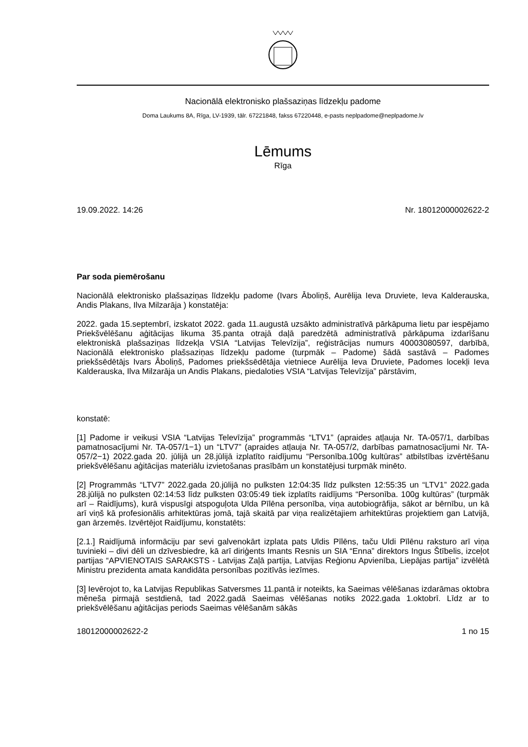Nacionālā elektronisko plašsaziņas līdzekļu padome
Doma Laukums 8A, Rīga, LV-1939, tālr. 67221848, fakss 67220448, e-pasts neplpadome@neplpadome.lv
Lēmums
Rīga
19.09.2022. 14:26 Nr. 18012000002622-2
Par soda piemērošanu
Nacionālā elektronisko plašsaziņas līdzekļu padome (Ivars Āboliņš, Aurēlija Ieva Druviete, Ieva Kalderauska, Andis Plakans, Ilva Milzarāja ) konstatēja:
2022. gada 15.septembrī, izskatot 2022. gada 11.augustā uzsākto administratīvā pārkāpuma lietu par iespējamo Priekšvēlēšanu aģitācijas likuma 35.panta otrajā daļā paredzētā administratīvā pārkāpuma izdarīšanu elektroniskā plašsaziņas līdzekļa VSIA “Latvijas Televīzija”, reģistrācijas numurs 40003080597, darbībā, Nacionālā elektronisko plašsaziņas līdzekļu padome (turpmāk – Padome) šādā sastāvā – Padomes priekšsēdētājs Ivars Āboliņš, Padomes priekšsēdētāja vietniece Aurēlija Ieva Druviete, Padomes locekļi Ieva Kalderauska, Ilva Milzarāja un Andis Plakans, piedaloties VSIA “Latvijas Televīzija” pārstāvim,
konstatē:
[1] Padome ir veikusi VSIA “Latvijas Televīzija” programmās “LTV1” (apraides atļauja Nr. TA-057/1, darbības pamatnosacījumi Nr. TA-057/1−1) un “LTV7” (apraides atļauja Nr. TA-057/2, darbības pamatnosacījumi Nr. TA-057/2−1) 2022.gada 20. jūlijā un 28.jūlijā izplatīto raidījumu “Personība.100g kultūras” atbilstības izvērtēšanu priekšvēlēšanu aģitācijas materiālu izvietošanas prasībām un konstatējusi turpmāk minēto.
[2] Programmās “LTV7” 2022.gada 20.jūlijā no pulksten 12:04:35 līdz pulksten 12:55:35 un “LTV1” 2022.gada 28.jūlijā no pulksten 02:14:53 līdz pulksten 03:05:49 tiek izplatīts raidījums “Personība. 100g kultūras” (turpmāk arī – Raidījums), kurā vispusīgi atspoguļota Ulda Pīlēna personība, viņa autobiogrāfija, sākot ar bērnību, un kā arī viņš kā profesionālis arhitektūras jomā, tajā skaitā par viņa realizētajiem arhitektūras projektiem gan Latvijā, gan ārzemēs. Izvērtējot Raidījumu, konstatēts:
[2.1.] Raidījumā informāciju par sevi galvenokārt izplata pats Uldis Pīlēns, taču Uldi Pīlēnu raksturo arī viņa tuvinieki – divi dēli un dzīvesbiedre, kā arī diriģents Imants Resnis un SIA “Enna” direktors Ingus Štībelis, izceļot partijas “APVIENOTAIS SARAKSTS - Latvijas Zaļā partija, Latvijas Reģionu Apvienība, Liepājas partija” izvēlētā Ministru prezidenta amata kandidāta personības pozitīvās iezīmes.
[3] Ievērojot to, ka Latvijas Republikas Satversmes 11.pantā ir noteikts, ka Saeimas vēlēšanas izdarāmas oktobra mēneša pirmajā sestdienā, tad 2022.gadā Saeimas vēlēšanas notiks 2022.gada 1.oktobrī. Līdz ar to priekšvēlēšanu aģitācijas periods Saeimas vēlēšanām sākās
18012000002622-2 1 no 15